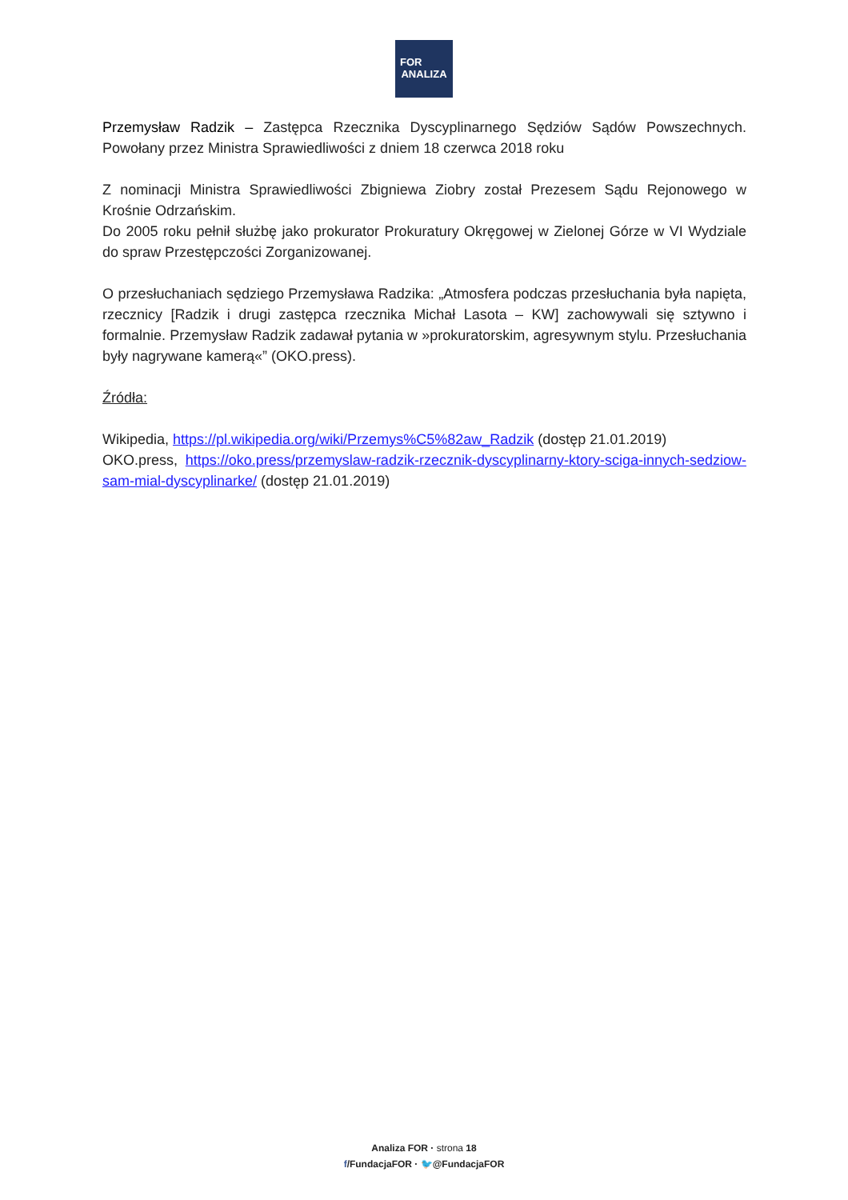FOR
ANALIZA
Przemysław Radzik – Zastępca Rzecznika Dyscyplinarnego Sędziów Sądów Powszechnych. Powołany przez Ministra Sprawiedliwości z dniem 18 czerwca 2018 roku
Z nominacji Ministra Sprawiedliwości Zbigniewa Ziobry został Prezesem Sądu Rejonowego w Krośnie Odrzańskim.
Do 2005 roku pełnił służbę jako prokurator Prokuratury Okręgowej w Zielonej Górze w VI Wydziale do spraw Przestępczości Zorganizowanej.
O przesłuchaniach sędziego Przemysława Radzika: „Atmosfera podczas przesłuchania była napięta, rzecznicy [Radzik i drugi zastępca rzecznika Michał Lasota – KW] zachowywali się sztywno i formalnie. Przemysław Radzik zadawał pytania w »prokuratorskim, agresywnym stylu. Przesłuchania były nagrywane kamerą«” (OKO.press).
Źródła:
Wikipedia, https://pl.wikipedia.org/wiki/Przemys%C5%82aw_Radzik (dostęp 21.01.2019)
OKO.press, https://oko.press/przemyslaw-radzik-rzecznik-dyscyplinarny-ktory-sciga-innych-sedziow-sam-mial-dyscyplinarke/ (dostęp 21.01.2019)
Analiza FOR · strona 18
f/FundacjaFOR · 🐦@FundacjaFOR